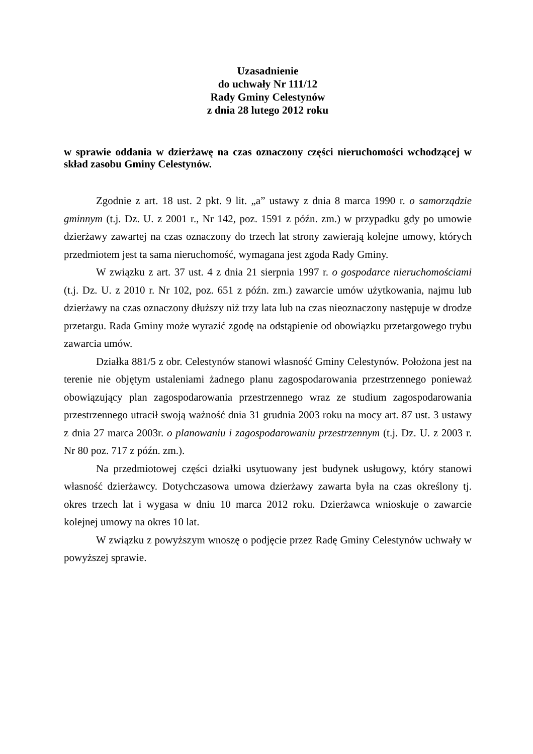Uzasadnienie
do uchwały Nr 111/12
Rady Gminy Celestynów
z dnia 28 lutego 2012 roku
w sprawie oddania w dzierżawę na czas oznaczony części nieruchomości wchodzącej w skład zasobu Gminy Celestynów.
Zgodnie z art. 18 ust. 2 pkt. 9 lit. „a” ustawy z dnia 8 marca 1990 r. o samorządzie gminnym (t.j. Dz. U. z 2001 r., Nr 142, poz. 1591 z późn. zm.) w przypadku gdy po umowie dzierżawy zawartej na czas oznaczony do trzech lat strony zawierają kolejne umowy, których przedmiotem jest ta sama nieruchomość, wymagana jest zgoda Rady Gminy.
W związku z art. 37 ust. 4 z dnia 21 sierpnia 1997 r. o gospodarce nieruchomościami (t.j. Dz. U. z 2010 r. Nr 102, poz. 651 z późn. zm.) zawarcie umów użytkowania, najmu lub dzierżawy na czas oznaczony dłuższy niż trzy lata lub na czas nieoznaczony następuje w drodze przetargu. Rada Gminy może wyrazić zgodę na odstąpienie od obowiązku przetargowego trybu zawarcia umów.
Działka 881/5 z obr. Celestynów stanowi własność Gminy Celestynów. Położona jest na terenie nie objętym ustaleniami żadnego planu zagospodarowania przestrzennego ponieważ obowiązujący plan zagospodarowania przestrzennego wraz ze studium zagospodarowania przestrzennego utracił swoją ważność dnia 31 grudnia 2003 roku na mocy art. 87 ust. 3 ustawy z dnia 27 marca 2003r. o planowaniu i zagospodarowaniu przestrzennym (t.j. Dz. U. z 2003 r. Nr 80 poz. 717 z późn. zm.).
Na przedmiotowej części działki usytuowany jest budynek usługowy, który stanowi własność dzierżawcy. Dotychczasowa umowa dzierżawy zawarta była na czas określony tj. okres trzech lat i wygasa w dniu 10 marca 2012 roku. Dzierżawca wnioskuje o zawarcie kolejnej umowy na okres 10 lat.
W związku z powyższym wnoszę o podjęcie przez Radę Gminy Celestynów uchwały w powyższej sprawie.